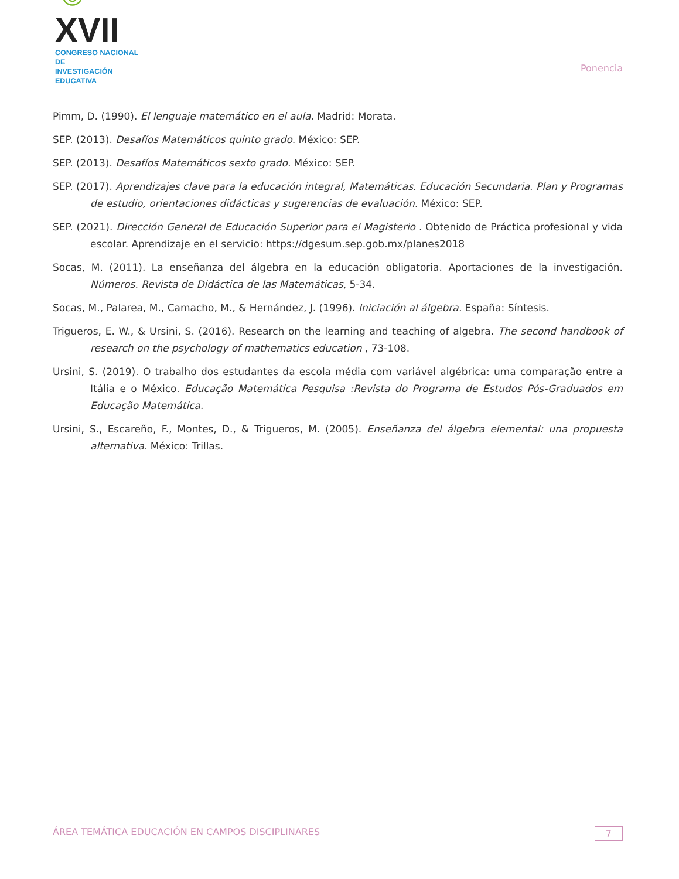☺XVII
CONGRESO NACIONAL DE
INVESTIGACIÓN EDUCATIVA
Ponencia
Pimm, D. (1990). El lenguaje matemático en el aula. Madrid: Morata.
SEP. (2013). Desafíos Matemáticos quinto grado. México: SEP.
SEP. (2013). Desafíos Matemáticos sexto grado. México: SEP.
SEP. (2017). Aprendizajes clave para la educación integral, Matemáticas. Educación Secundaria. Plan y Programas de estudio, orientaciones didácticas y sugerencias de evaluación. México: SEP.
SEP. (2021). Dirección General de Educación Superior para el Magisterio . Obtenido de Práctica profesional y vida escolar. Aprendizaje en el servicio: https://dgesum.sep.gob.mx/planes2018
Socas, M. (2011). La enseñanza del álgebra en la educación obligatoria. Aportaciones de la investigación. Números. Revista de Didáctica de las Matemáticas, 5-34.
Socas, M., Palarea, M., Camacho, M., & Hernández, J. (1996). Iniciación al álgebra. España: Síntesis.
Trigueros, E. W., & Ursini, S. (2016). Research on the learning and teaching of algebra. The second handbook of research on the psychology of mathematics education , 73-108.
Ursini, S. (2019). O trabalho dos estudantes da escola média com variável algébrica: uma comparação entre a Itália e o México. Educação Matemática Pesquisa :Revista do Programa de Estudos Pós-Graduados em Educação Matemática.
Ursini, S., Escareño, F., Montes, D., & Trigueros, M. (2005). Enseñanza del álgebra elemental: una propuesta alternativa. México: Trillas.
ÁREA TEMÁTICA EDUCACIÓN EN CAMPOS DISCIPLINARES 7